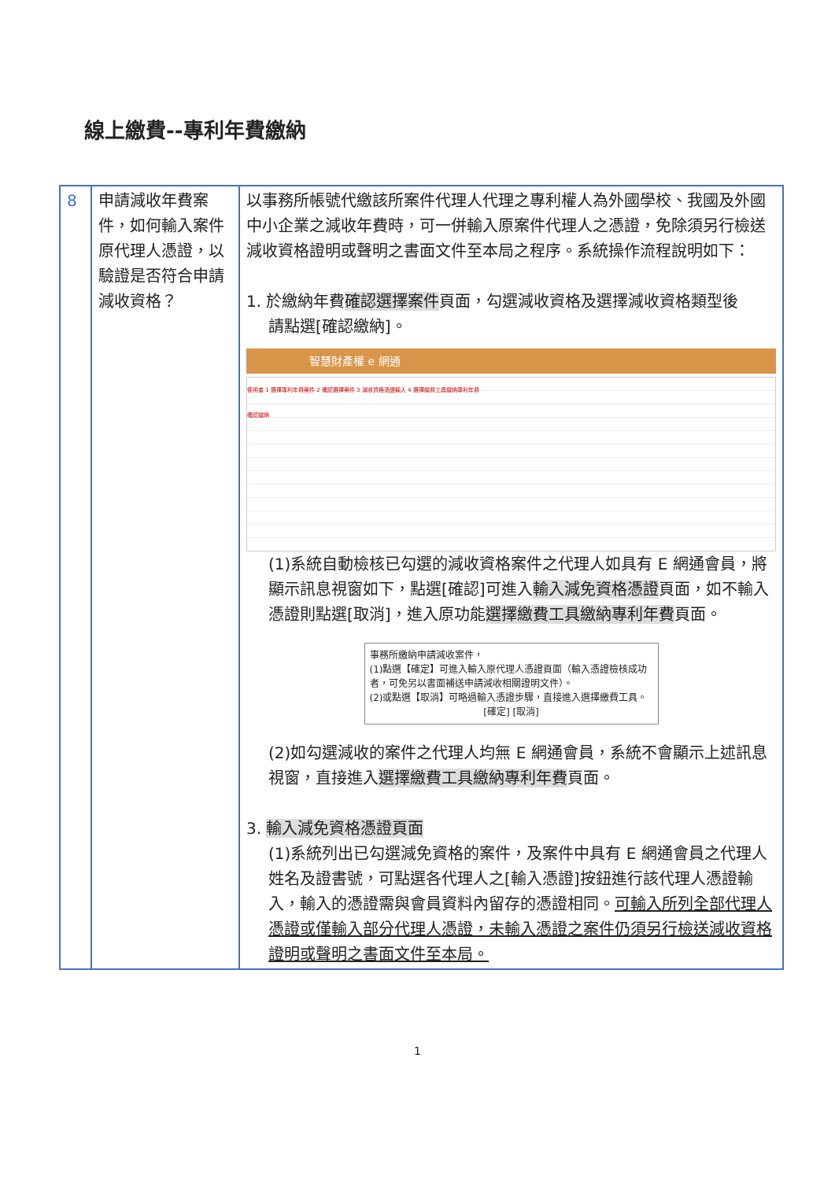線上繳費--專利年費繳納
| 8 | 申請減收年費案件，如何輸入案件原代理人憑證，以驗證是否符合申請減收資格？ | 以事務所帳號代繳該所案件代理人代理之專利權人為外國學校、我國及外國中小企業之減收年費時，可一併輸入原案件代理人之憑證，免除須另行檢送減收資格證明或聲明之書面文件至本局之程序。系統操作流程說明如下： 1. 於繳納年費 確認選擇案件 頁面，勾選減收資格及選擇減收資格類型後 請點選[確認繳納]。 智慧財產權 e 網通 使用者 1 選擇專利年費案件 2 確認選擇案件 3 減收資格憑證輸入 4 選擇繳費工具繳納專利年費 確認繳納 (1)系統自動檢核已勾選的減收資格案件之代理人如具有 E 網通會員，將顯示訊息視窗如下，點選[確認]可進入 輸入減免資格憑證 頁面，如不輸入憑證則點選[取消]，進入原功能 選擇繳費工具繳納專利年費 頁面。 事務所繳納申請減收案件， (1)點選【確定】可進入輸入原代理人憑證頁面（輸入憑證檢核成功者，可免另以書面補送申請減收相關證明文件）。 (2)或點選【取消】可略過輸入憑證步驟，直接進入選擇繳費工具。 [確定] [取消] (2)如勾選減收的案件之代理人均無 E 網通會員，系統不會顯示上述訊息視窗，直接進入 選擇繳費工具繳納專利年費 頁面。 3. 輸入減免資格憑證頁面 (1)系統列出已勾選減免資格的案件，及案件中具有 E 網通會員之代理人姓名及證書號，可點選各代理人之[輸入憑證]按鈕進行該代理人憑證輸入，輸入的憑證需與會員資料內留存的憑證相同。 可輸入所列全部代理人憑證或僅輸入部分代理人憑證，未輸入憑證之案件仍須另行檢送減收資格證明或聲明之書面文件至本局。 |
1